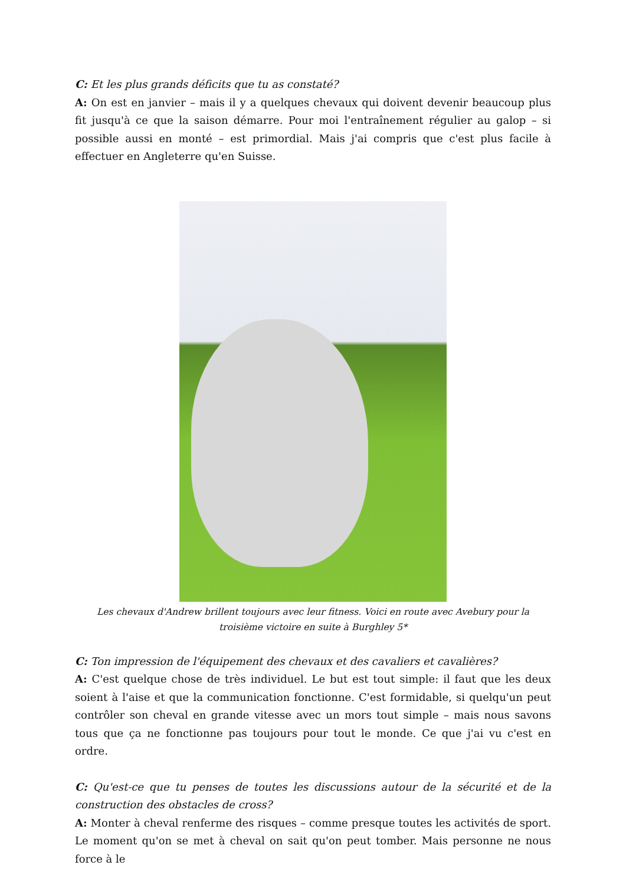C: Et les plus grands déficits que tu as constaté?
A: On est en janvier – mais il y a quelques chevaux qui doivent devenir beaucoup plus fit jusqu'à ce que la saison démarre. Pour moi l'entraînement régulier au galop – si possible aussi en monté – est primordial. Mais j'ai compris que c'est plus facile à effectuer en Angleterre qu'en Suisse.
Les chevaux d'Andrew brillent toujours avec leur fitness. Voici en route avec Avebury pour la troisième victoire en suite à Burghley 5*
C: Ton impression de l'équipement des chevaux et des cavaliers et cavalières?
A: C'est quelque chose de très individuel. Le but est tout simple: il faut que les deux soient à l'aise et que la communication fonctionne. C'est formidable, si quelqu'un peut contrôler son cheval en grande vitesse avec un mors tout simple – mais nous savons tous que ça ne fonctionne pas toujours pour tout le monde. Ce que j'ai vu c'est en ordre.
C: Qu'est-ce que tu penses de toutes les discussions autour de la sécurité et de la construction des obstacles de cross?
A: Monter à cheval renferme des risques – comme presque toutes les activités de sport. Le moment qu'on se met à cheval on sait qu'on peut tomber. Mais personne ne nous force à le